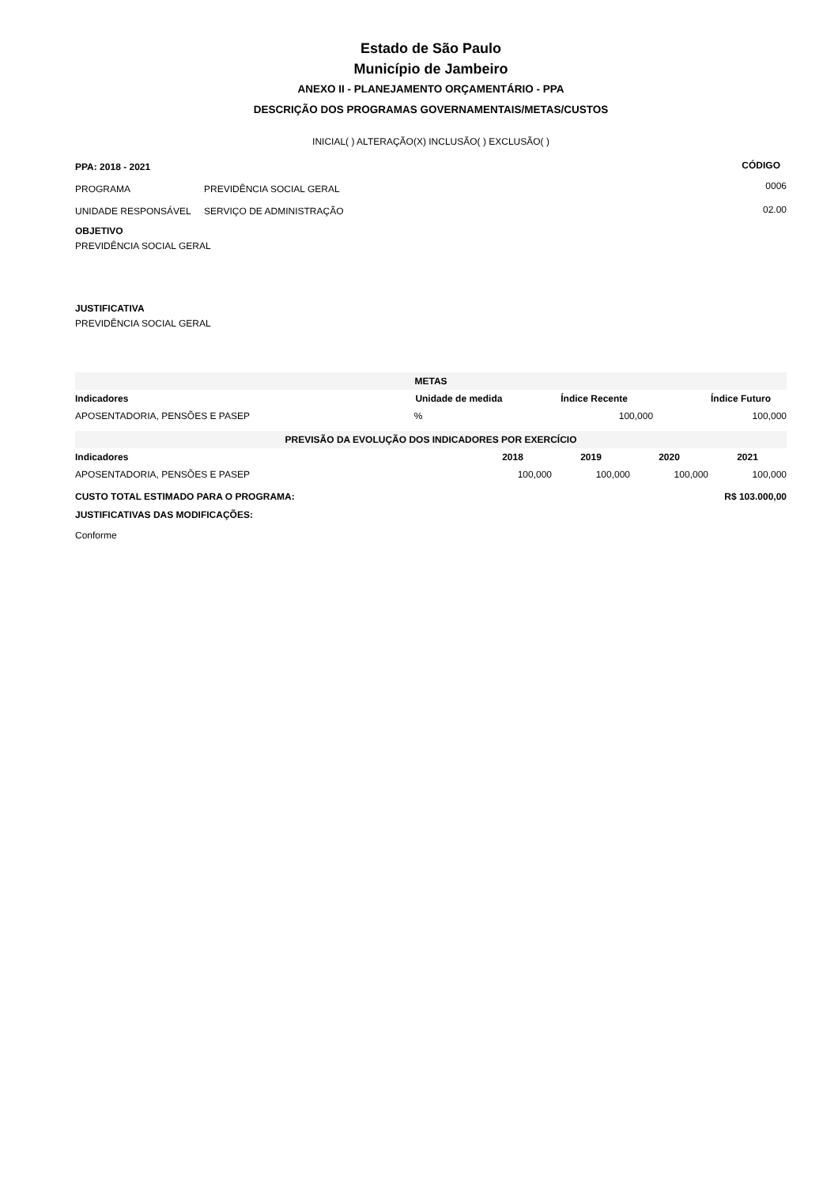Estado de São Paulo
Município de Jambeiro
ANEXO II - PLANEJAMENTO ORÇAMENTÁRIO - PPA
DESCRIÇÃO DOS PROGRAMAS GOVERNAMENTAIS/METAS/CUSTOS
INICIAL( ) ALTERAÇÃO(X) INCLUSÃO( ) EXCLUSÃO( )
| PPA: 2018 - 2021 | | CÓDIGO |
| PROGRAMA | PREVIDÊNCIA SOCIAL GERAL | 0006 |
| UNIDADE RESPONSÁVEL | SERVIÇO DE ADMINISTRAÇÃO | 02.00 |
OBJETIVO
PREVIDÊNCIA SOCIAL GERAL
JUSTIFICATIVA
PREVIDÊNCIA SOCIAL GERAL
| METAS | | | |
| Indicadores | Unidade de medida | Índice Recente | Índice Futuro |
| APOSENTADORIA, PENSÕES E PASEP | % | 100,000 | 100,000 |
| PREVISÃO DA EVOLUÇÃO DOS INDICADORES POR EXERCÍCIO | | | | |
| Indicadores | 2018 | 2019 | 2020 | 2021 |
| APOSENTADORIA, PENSÕES E PASEP | 100,000 | 100,000 | 100,000 | 100,000 |
| CUSTO TOTAL ESTIMADO PARA O PROGRAMA: | | | R$ 103.000,00 | |
JUSTIFICATIVAS DAS MODIFICAÇÕES:
Conforme